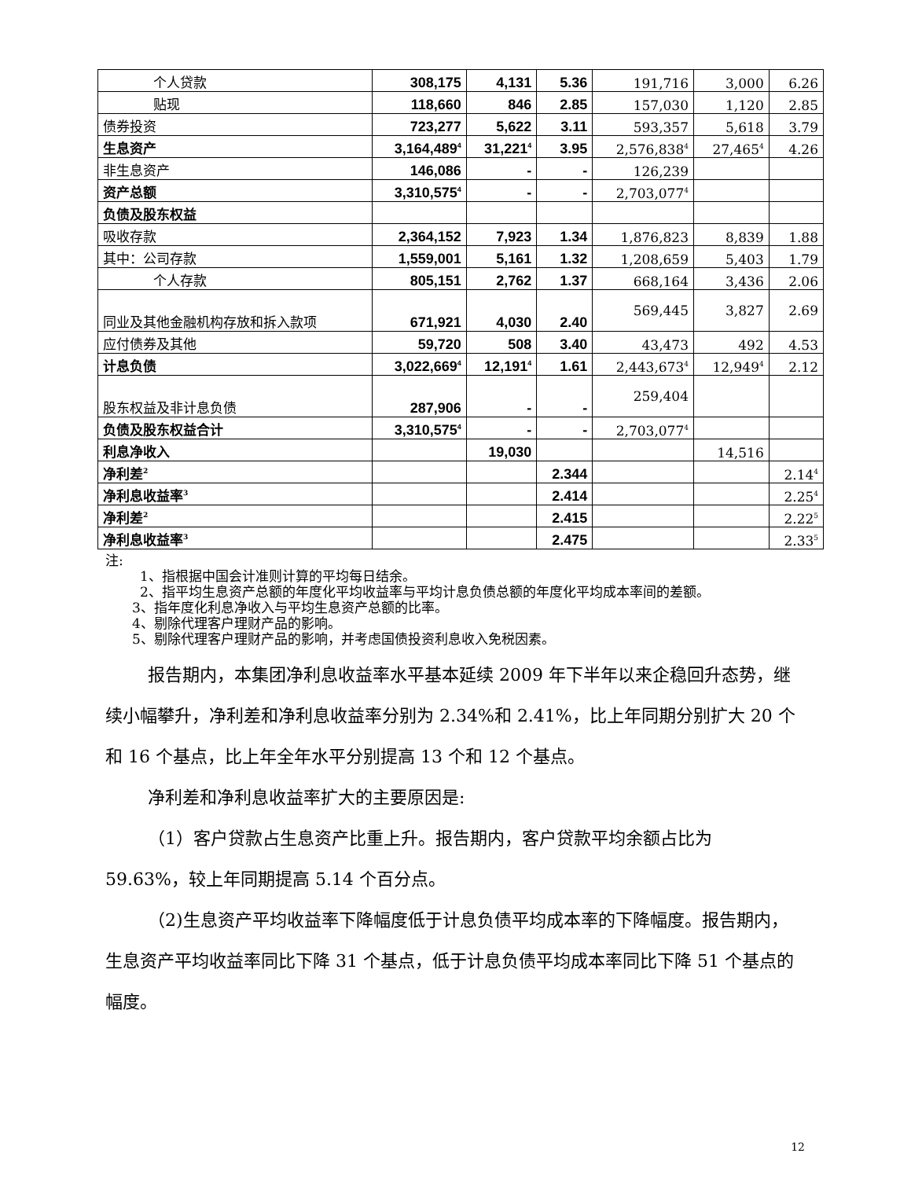| 个人贷款 | 308,175 | 4,131 | 5.36 | 191,716 | 3,000 | 6.26 |
| 贴现 | 118,660 | 846 | 2.85 | 157,030 | 1,120 | 2.85 |
| 债券投资 | 723,277 | 5,622 | 3.11 | 593,357 | 5,618 | 3.79 |
| 生息资产 | 3,164,489<sup>4</sup> | 31,221<sup>4</sup> | 3.95 | 2,576,838<sup>4</sup> | 27,465<sup>4</sup> | 4.26 |
| 非生息资产 | 146,086 | - | - | 126,239 | | |
| 资产总额 | 3,310,575<sup>4</sup> | - | - | 2,703,077<sup>4</sup> | | |
| 负债及股东权益 | | | | | | |
| 吸收存款 | 2,364,152 | 7,923 | 1.34 | 1,876,823 | 8,839 | 1.88 |
| 其中：公司存款 | 1,559,001 | 5,161 | 1.32 | 1,208,659 | 5,403 | 1.79 |
| 个人存款 | 805,151 | 2,762 | 1.37 | 668,164 | 3,436 | 2.06 |
| 同业及其他金融机构存放和拆入款项 | 671,921 | 4,030 | 2.40 | 569,445 | 3,827 | 2.69 |
| 应付债券及其他 | 59,720 | 508 | 3.40 | 43,473 | 492 | 4.53 |
| 计息负债 | 3,022,669<sup>4</sup> | 12,191<sup>4</sup> | 1.61 | 2,443,673<sup>4</sup> | 12,949<sup>4</sup> | 2.12 |
| 股东权益及非计息负债 | 287,906 | - | - | 259,404 | | |
| 负债及股东权益合计 | 3,310,575<sup>4</sup> | - | - | 2,703,077<sup>4</sup> | | |
| 利息净收入 | | 19,030 | | | 14,516 | |
| 净利差<sup>2</sup> | | | 2.344 | | | 2.14<sup>4</sup> |
| 净利息收益率<sup>3</sup> | | | 2.414 | | | 2.25<sup>4</sup> |
| 净利差<sup>2</sup> | | | 2.415 | | | 2.22<sup>5</sup> |
| 净利息收益率<sup>3</sup> | | | 2.475 | | | 2.33<sup>5</sup> |
注:
1、指根据中国会计准则计算的平均每日结余。
2、指平均生息资产总额的年度化平均收益率与平均计息负债总额的年度化平均成本率间的差额。
3、指年度化利息净收入与平均生息资产总额的比率。
4、剔除代理客户理财产品的影响。
5、剔除代理客户理财产品的影响，并考虑国债投资利息收入免税因素。
报告期内，本集团净利息收益率水平基本延续 2009 年下半年以来企稳回升态势，继续小幅攀升，净利差和净利息收益率分别为 2.34%和 2.41%，比上年同期分别扩大 20 个和 16 个基点，比上年全年水平分别提高 13 个和 12 个基点。
净利差和净利息收益率扩大的主要原因是:
（1）客户贷款占生息资产比重上升。报告期内，客户贷款平均余额占比为 59.63%，较上年同期提高 5.14 个百分点。
（2)生息资产平均收益率下降幅度低于计息负债平均成本率的下降幅度。报告期内，生息资产平均收益率同比下降 31 个基点，低于计息负债平均成本率同比下降 51 个基点的幅度。
12